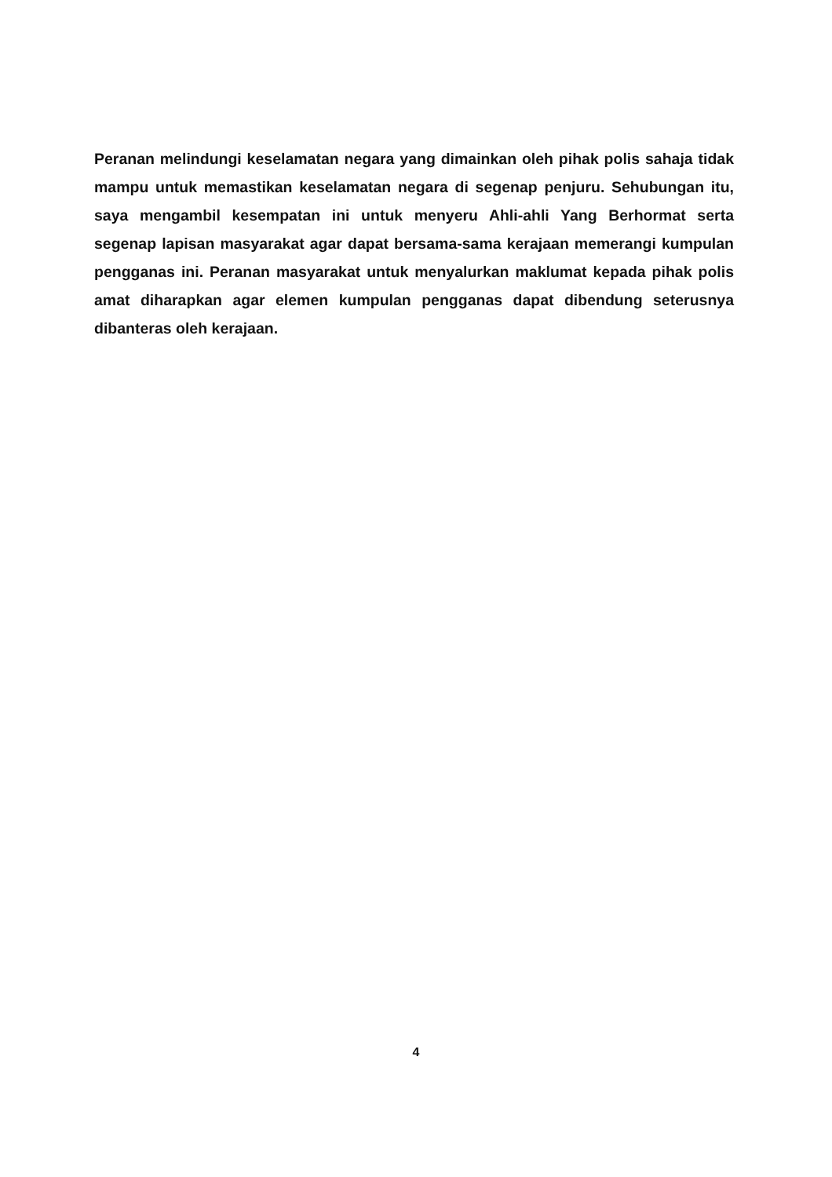Peranan melindungi keselamatan negara yang dimainkan oleh pihak polis sahaja tidak mampu untuk memastikan keselamatan negara di segenap penjuru. Sehubungan itu, saya mengambil kesempatan ini untuk menyeru Ahli-ahli Yang Berhormat serta segenap lapisan masyarakat agar dapat bersama-sama kerajaan memerangi kumpulan pengganas ini. Peranan masyarakat untuk menyalurkan maklumat kepada pihak polis amat diharapkan agar elemen kumpulan pengganas dapat dibendung seterusnya dibanteras oleh kerajaan.
4